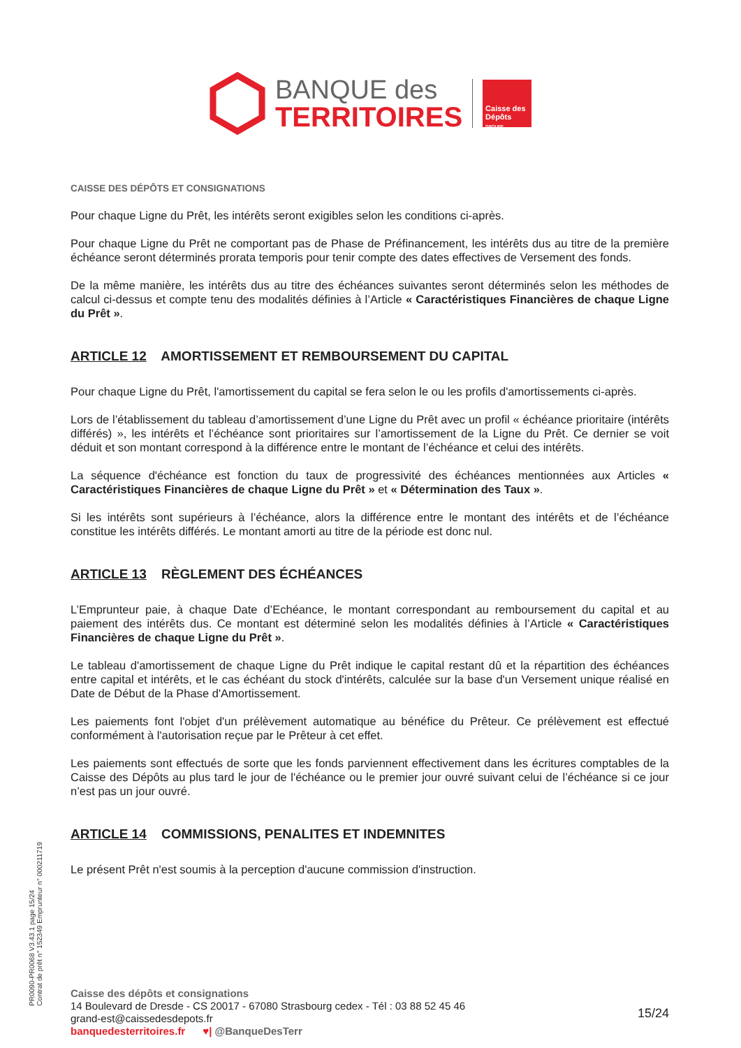BANQUE des
TERRITOIRES
Caisse des Dépôts
GROUPE
CAISSE DES DÉPÔTS ET CONSIGNATIONS
Pour chaque Ligne du Prêt, les intérêts seront exigibles selon les conditions ci-après.
Pour chaque Ligne du Prêt ne comportant pas de Phase de Préfinancement, les intérêts dus au titre de la première échéance seront déterminés prorata temporis pour tenir compte des dates effectives de Versement des fonds.
De la même manière, les intérêts dus au titre des échéances suivantes seront déterminés selon les méthodes de calcul ci-dessus et compte tenu des modalités définies à l’Article « Caractéristiques Financières de chaque Ligne du Prêt ».
ARTICLE 12 AMORTISSEMENT ET REMBOURSEMENT DU CAPITAL
Pour chaque Ligne du Prêt, l'amortissement du capital se fera selon le ou les profils d'amortissements ci-après.
Lors de l’établissement du tableau d’amortissement d’une Ligne du Prêt avec un profil « échéance prioritaire (intérêts différés) », les intérêts et l’échéance sont prioritaires sur l’amortissement de la Ligne du Prêt. Ce dernier se voit déduit et son montant correspond à la différence entre le montant de l’échéance et celui des intérêts.
La séquence d'échéance est fonction du taux de progressivité des échéances mentionnées aux Articles « Caractéristiques Financières de chaque Ligne du Prêt » et « Détermination des Taux ».
Si les intérêts sont supérieurs à l’échéance, alors la différence entre le montant des intérêts et de l’échéance constitue les intérêts différés. Le montant amorti au titre de la période est donc nul.
ARTICLE 13 RÈGLEMENT DES ÉCHÉANCES
L’Emprunteur paie, à chaque Date d’Echéance, le montant correspondant au remboursement du capital et au paiement des intérêts dus. Ce montant est déterminé selon les modalités définies à l’Article « Caractéristiques Financières de chaque Ligne du Prêt ».
Le tableau d'amortissement de chaque Ligne du Prêt indique le capital restant dû et la répartition des échéances entre capital et intérêts, et le cas échéant du stock d'intérêts, calculée sur la base d'un Versement unique réalisé en Date de Début de la Phase d'Amortissement.
Les paiements font l'objet d'un prélèvement automatique au bénéfice du Prêteur. Ce prélèvement est effectué conformément à l'autorisation reçue par le Prêteur à cet effet.
Les paiements sont effectués de sorte que les fonds parviennent effectivement dans les écritures comptables de la Caisse des Dépôts au plus tard le jour de l'échéance ou le premier jour ouvré suivant celui de l’échéance si ce jour n’est pas un jour ouvré.
ARTICLE 14 COMMISSIONS, PENALITES ET INDEMNITES
Le présent Prêt n'est soumis à la perception d'aucune commission d'instruction.
PR0090-PR0068 V3.43.1 page 15/24
Contrat de prêt n° 152349 Emprunteur n° 000211719
Caisse des dépôts et consignations
14 Boulevard de Dresde - CS 20017 - 67080 Strasbourg cedex - Tél : 03 88 52 45 46
grand-est@caissedesdepots.fr
banquedesterritoires.fr ♥| @BanqueDesTerr
15/24